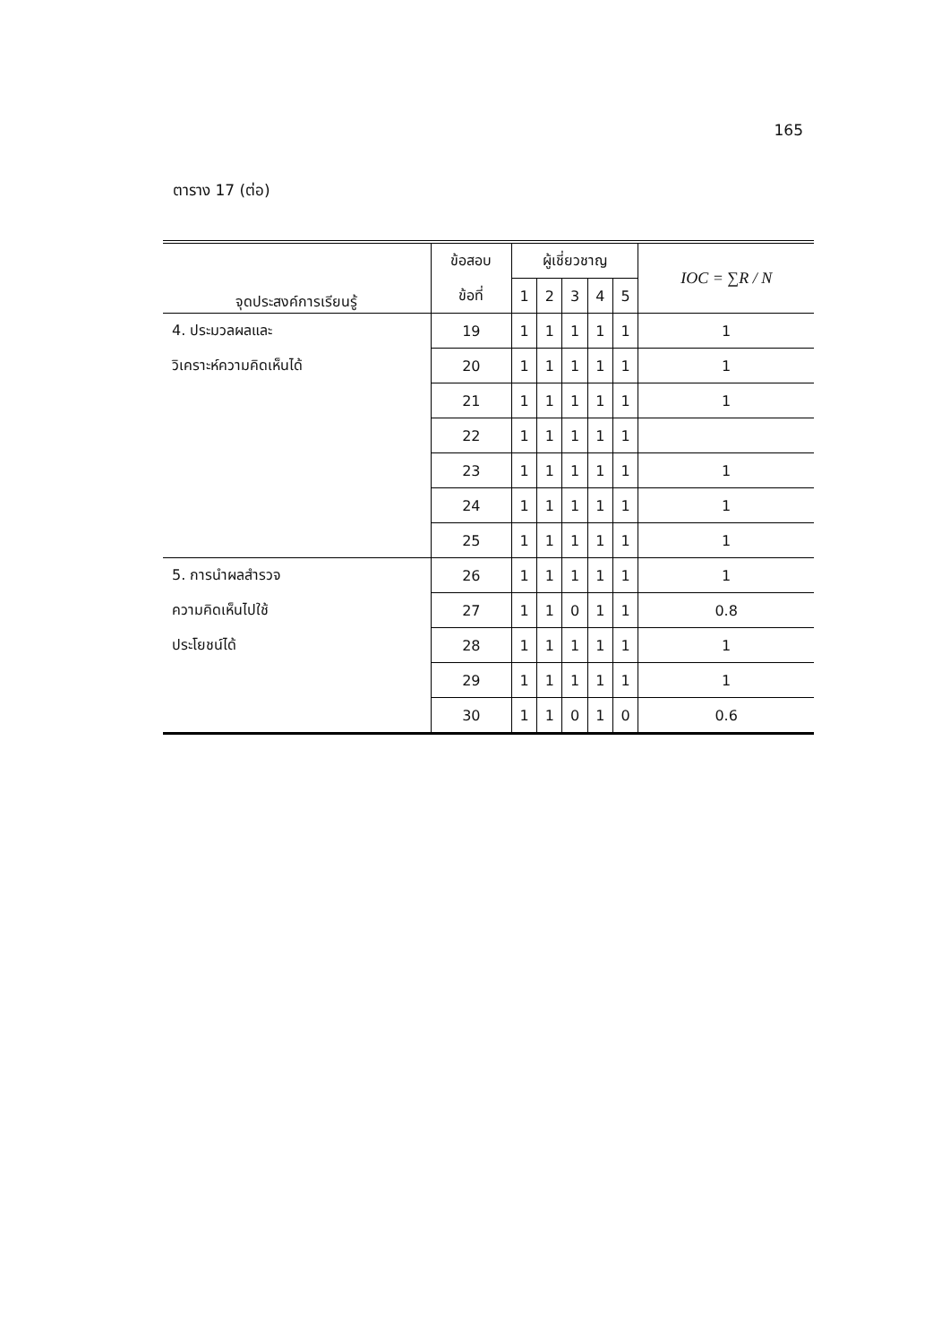165
ตาราง 17 (ต่อ)
| จุดประสงค์การเรียนรู้ | ข้อสอบ | ผู้เชี่ยวชาญ | | | | | IOC = ∑R / N |
| --- | --- | --- | --- | --- | --- | --- | --- |
| | ข้อที่ | 1 | 2 | 3 | 4 | 5 | |
| 4. ประมวลผลและ | 19 | 1 | 1 | 1 | 1 | 1 | 1 |
| วิเคราะห์ความคิดเห็นได้ | 20 | 1 | 1 | 1 | 1 | 1 | 1 |
| | 21 | 1 | 1 | 1 | 1 | 1 | 1 |
| | 22 | 1 | 1 | 1 | 1 | 1 | |
| | 23 | 1 | 1 | 1 | 1 | 1 | 1 |
| | 24 | 1 | 1 | 1 | 1 | 1 | 1 |
| | 25 | 1 | 1 | 1 | 1 | 1 | 1 |
| 5. การนำผลสำรวจ | 26 | 1 | 1 | 1 | 1 | 1 | 1 |
| ความคิดเห็นไปใช้ | 27 | 1 | 1 | 0 | 1 | 1 | 0.8 |
| ประโยชน์ได้ | 28 | 1 | 1 | 1 | 1 | 1 | 1 |
| | 29 | 1 | 1 | 1 | 1 | 1 | 1 |
| | 30 | 1 | 1 | 0 | 1 | 0 | 0.6 |